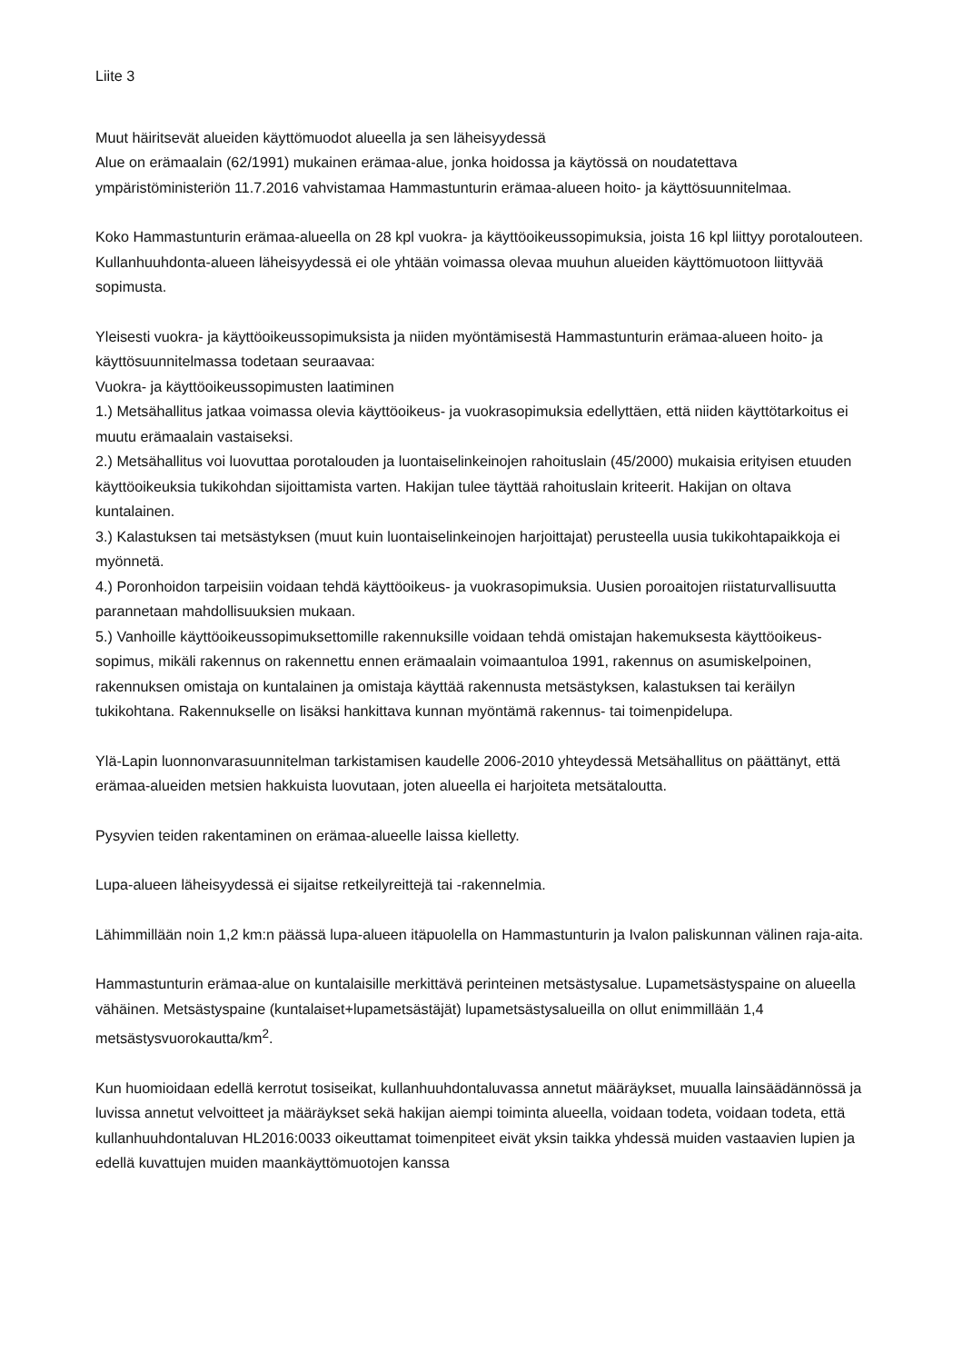Liite 3
Muut häiritsevät alueiden käyttömuodot alueella ja sen läheisyydessä
Alue on erämaalain (62/1991) mukainen erämaa-alue, jonka hoidossa ja käytössä on noudatettava ympäristöministeriön 11.7.2016 vahvistamaa Hammastunturin erämaa-alueen hoito- ja käyttösuunnitelmaa.
Koko Hammastunturin erämaa-alueella on 28 kpl vuokra- ja käyttöoikeussopimuksia, joista 16 kpl liittyy porotalouteen. Kullanhuuhdonta-alueen läheisyydessä ei ole yhtään voimassa olevaa muuhun alueiden käyttömuotoon liittyvää sopimusta.
Yleisesti vuokra- ja käyttöoikeussopimuksista ja niiden myöntämisestä Hammastunturin erämaa-alueen hoito- ja käyttösuunnitelmassa todetaan seuraavaa:
Vuokra- ja käyttöoikeussopimusten laatiminen
1.) Metsähallitus jatkaa voimassa olevia käyttöoikeus- ja vuokrasopimuksia edellyttäen, että niiden käyttötarkoitus ei muutu erämaalain vastaiseksi.
2.) Metsähallitus voi luovuttaa porotalouden ja luontaiselinkeinojen rahoituslain (45/2000) mukaisia erityisen etuuden käyttöoikeuksia tukikohdan sijoittamista varten. Hakijan tulee täyttää rahoituslain kriteerit. Hakijan on oltava kuntalainen.
3.) Kalastuksen tai metsästyksen (muut kuin luontaiselinkeinojen harjoittajat) perusteella uusia tukikohtapaikkoja ei myönnetä.
4.) Poronhoidon tarpeisiin voidaan tehdä käyttöoikeus- ja vuokrasopimuksia. Uusien poroaitojen riistaturvallisuutta parannetaan mahdollisuuksien mukaan.
5.) Vanhoille käyttöoikeussopimuksettomille rakennuksille voidaan tehdä omistajan hakemuksesta käyttöoikeus-sopimus, mikäli rakennus on rakennettu ennen erämaalain voimaantuloa 1991, rakennus on asumiskelpoinen, rakennuksen omistaja on kuntalainen ja omistaja käyttää rakennusta metsästyksen, kalastuksen tai keräilyn tukikohtana. Rakennukselle on lisäksi hankittava kunnan myöntämä rakennus- tai toimenpidelupa.
Ylä-Lapin luonnonvarasuunnitelman tarkistamisen kaudelle 2006-2010 yhteydessä Metsähallitus on päättänyt, että erämaa-alueiden metsien hakkuista luovutaan, joten alueella ei harjoiteta metsätaloutta.
Pysyvien teiden rakentaminen on erämaa-alueelle laissa kielletty.
Lupa-alueen läheisyydessä ei sijaitse retkeilyreittejä tai -rakennelmia.
Lähimmillään noin 1,2 km:n päässä lupa-alueen itäpuolella on Hammastunturin ja Ivalon paliskunnan välinen raja-aita.
Hammastunturin erämaa-alue on kuntalaisille merkittävä perinteinen metsästysalue. Lupametsästyspaine on alueella vähäinen. Metsästyspaine (kuntalaiset+lupametsästäjät) lupametsästysalueilla on ollut enimmillään 1,4 metsästysvuorokautta/km<sup>2</sup>.
Kun huomioidaan edellä kerrotut tosiseikat, kullanhuuhdontaluvassa annetut määräykset, muualla lainsäädännössä ja luvissa annetut velvoitteet ja määräykset sekä hakijan aiempi toiminta alueella, voidaan todeta, voidaan todeta, että kullanhuuhdontaluvan HL2016:0033 oikeuttamat toimenpiteet eivät yksin taikka yhdessä muiden vastaavien lupien ja edellä kuvattujen muiden maankäyttömuotojen kanssa